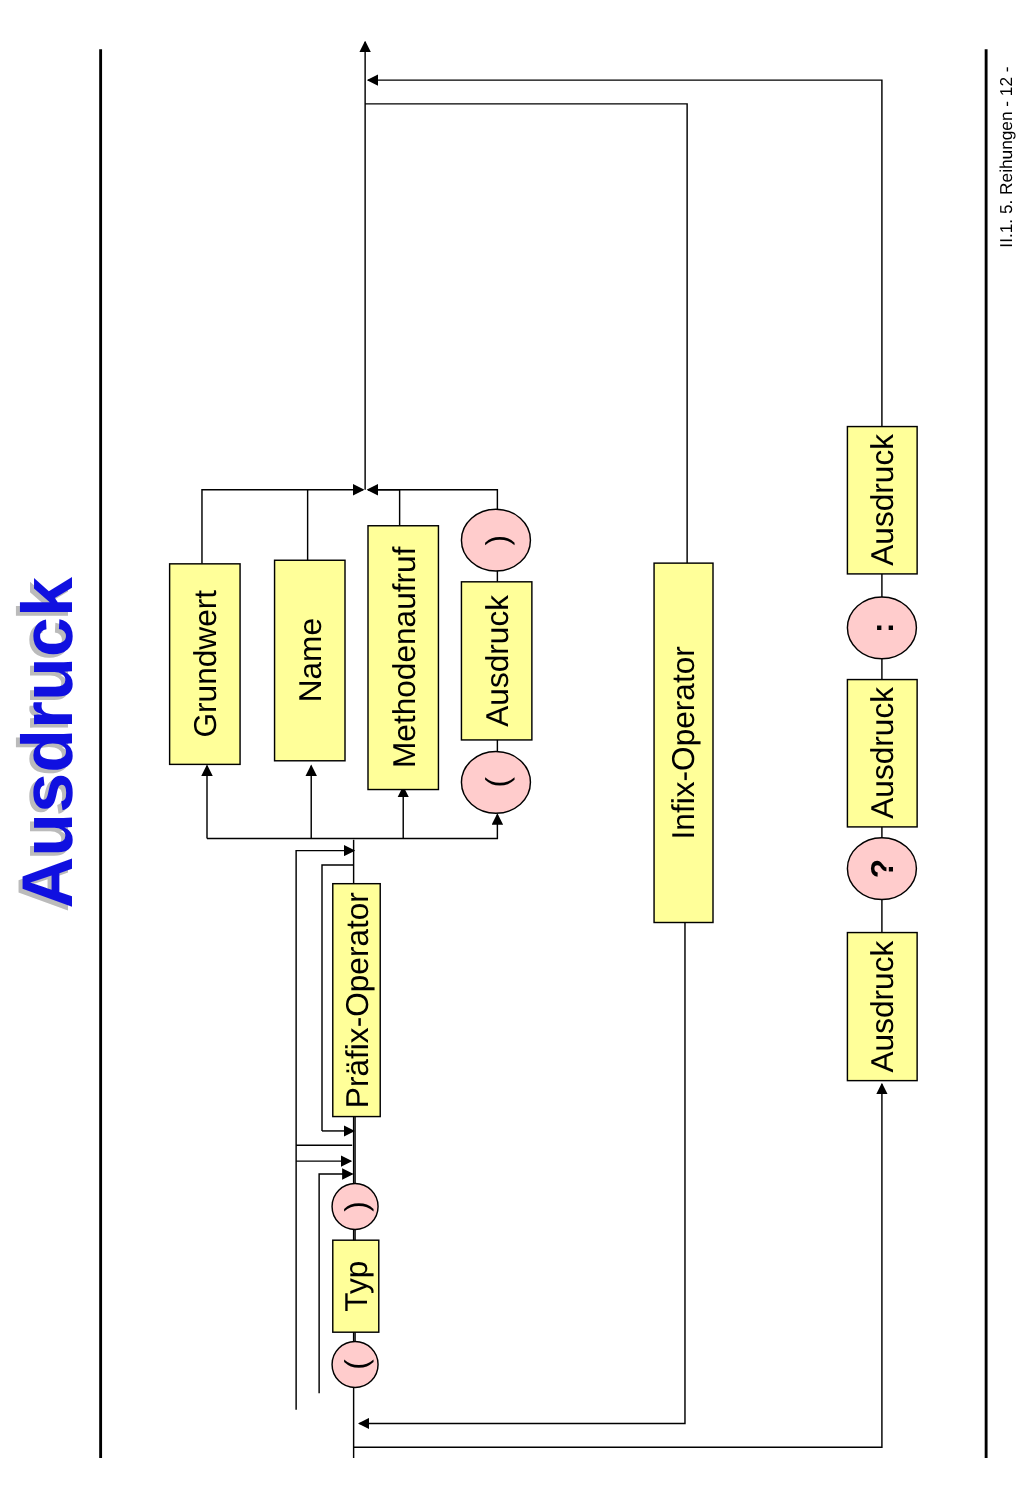Ausdruck
Ausdruck
Grundwert
Name
Methodenaufruf
Ausdruck
(
)
Präfix-Operator
Typ
(
)
Infix-Operator
Ausdruck
Ausdruck
Ausdruck
?
:
II.1. 5. Reihungen - 12 -